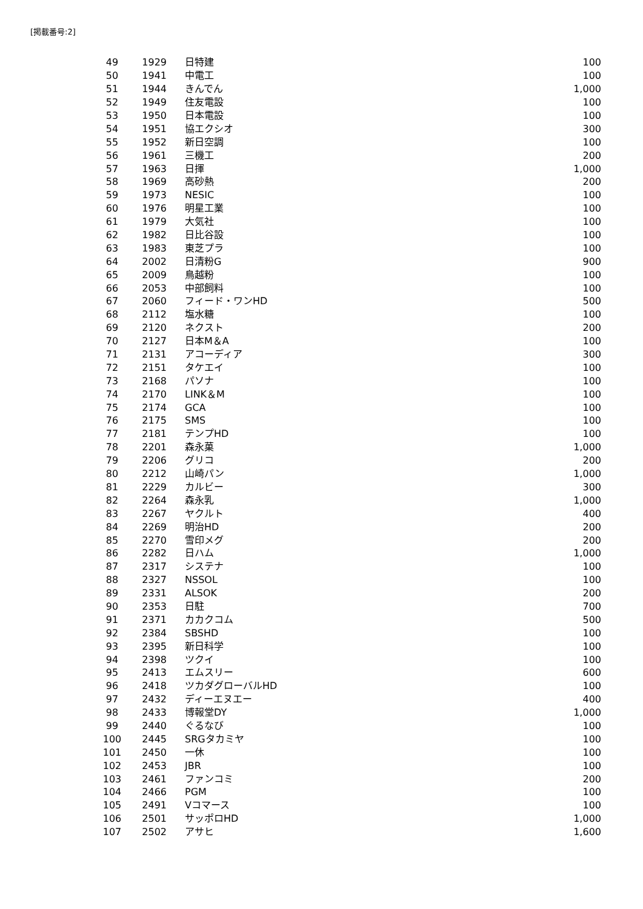[掲載番号:2]
| 49 | 1929 | 日特建 | 100 |
| 50 | 1941 | 中電工 | 100 |
| 51 | 1944 | きんでん | 1,000 |
| 52 | 1949 | 住友電設 | 100 |
| 53 | 1950 | 日本電設 | 100 |
| 54 | 1951 | 協エクシオ | 300 |
| 55 | 1952 | 新日空調 | 100 |
| 56 | 1961 | 三機工 | 200 |
| 57 | 1963 | 日揮 | 1,000 |
| 58 | 1969 | 高砂熱 | 200 |
| 59 | 1973 | NESIC | 100 |
| 60 | 1976 | 明星工業 | 100 |
| 61 | 1979 | 大気社 | 100 |
| 62 | 1982 | 日比谷設 | 100 |
| 63 | 1983 | 東芝プラ | 100 |
| 64 | 2002 | 日清粉G | 900 |
| 65 | 2009 | 鳥越粉 | 100 |
| 66 | 2053 | 中部飼料 | 100 |
| 67 | 2060 | フィード・ワンHD | 500 |
| 68 | 2112 | 塩水糖 | 100 |
| 69 | 2120 | ネクスト | 200 |
| 70 | 2127 | 日本M＆A | 100 |
| 71 | 2131 | アコーディア | 300 |
| 72 | 2151 | タケエイ | 100 |
| 73 | 2168 | パソナ | 100 |
| 74 | 2170 | LINK＆M | 100 |
| 75 | 2174 | GCA | 100 |
| 76 | 2175 | SMS | 100 |
| 77 | 2181 | テンプHD | 100 |
| 78 | 2201 | 森永菓 | 1,000 |
| 79 | 2206 | グリコ | 200 |
| 80 | 2212 | 山崎パン | 1,000 |
| 81 | 2229 | カルビー | 300 |
| 82 | 2264 | 森永乳 | 1,000 |
| 83 | 2267 | ヤクルト | 400 |
| 84 | 2269 | 明治HD | 200 |
| 85 | 2270 | 雪印メグ | 200 |
| 86 | 2282 | 日ハム | 1,000 |
| 87 | 2317 | システナ | 100 |
| 88 | 2327 | NSSOL | 100 |
| 89 | 2331 | ALSOK | 200 |
| 90 | 2353 | 日駐 | 700 |
| 91 | 2371 | カカクコム | 500 |
| 92 | 2384 | SBSHD | 100 |
| 93 | 2395 | 新日科学 | 100 |
| 94 | 2398 | ツクイ | 100 |
| 95 | 2413 | エムスリー | 600 |
| 96 | 2418 | ツカダグローバルHD | 100 |
| 97 | 2432 | ディーエヌエー | 400 |
| 98 | 2433 | 博報堂DY | 1,000 |
| 99 | 2440 | ぐるなび | 100 |
| 100 | 2445 | SRGタカミヤ | 100 |
| 101 | 2450 | 一休 | 100 |
| 102 | 2453 | JBR | 100 |
| 103 | 2461 | ファンコミ | 200 |
| 104 | 2466 | PGM | 100 |
| 105 | 2491 | Vコマース | 100 |
| 106 | 2501 | サッポロHD | 1,000 |
| 107 | 2502 | アサヒ | 1,600 |